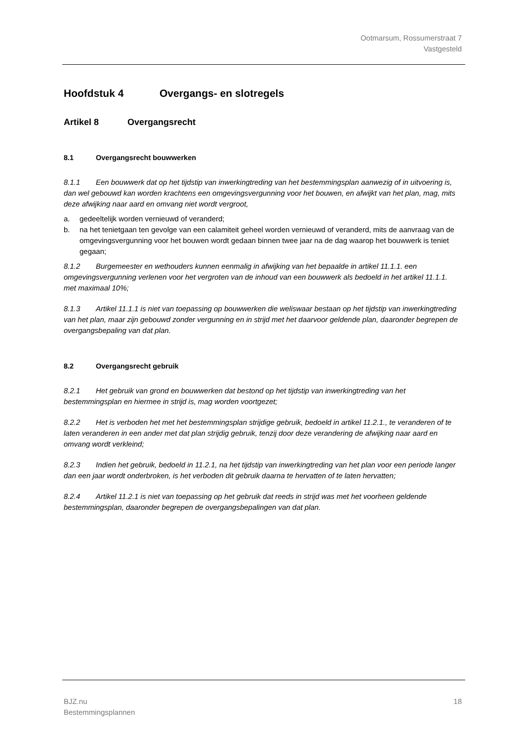Ootmarsum, Rossumerstraat 7
Vastgesteld
Hoofdstuk 4 Overgangs- en slotregels
Artikel 8 Overgangsrecht
8.1 Overgangsrecht bouwwerken
8.1.1 Een bouwwerk dat op het tijdstip van inwerkingtreding van het bestemmingsplan aanwezig of in uitvoering is, dan wel gebouwd kan worden krachtens een omgevingsvergunning voor het bouwen, en afwijkt van het plan, mag, mits deze afwijking naar aard en omvang niet wordt vergroot,
a. gedeeltelijk worden vernieuwd of veranderd;
b. na het tenietgaan ten gevolge van een calamiteit geheel worden vernieuwd of veranderd, mits de aanvraag van de omgevingsvergunning voor het bouwen wordt gedaan binnen twee jaar na de dag waarop het bouwwerk is teniet gegaan;
8.1.2 Burgemeester en wethouders kunnen eenmalig in afwijking van het bepaalde in artikel 11.1.1. een omgevingsvergunning verlenen voor het vergroten van de inhoud van een bouwwerk als bedoeld in het artikel 11.1.1. met maximaal 10%;
8.1.3 Artikel 11.1.1 is niet van toepassing op bouwwerken die weliswaar bestaan op het tijdstip van inwerkingtreding van het plan, maar zijn gebouwd zonder vergunning en in strijd met het daarvoor geldende plan, daaronder begrepen de overgangsbepaling van dat plan.
8.2 Overgangsrecht gebruik
8.2.1 Het gebruik van grond en bouwwerken dat bestond op het tijdstip van inwerkingtreding van het bestemmingsplan en hiermee in strijd is, mag worden voortgezet;
8.2.2 Het is verboden het met het bestemmingsplan strijdige gebruik, bedoeld in artikel 11.2.1., te veranderen of te laten veranderen in een ander met dat plan strijdig gebruik, tenzij door deze verandering de afwijking naar aard en omvang wordt verkleind;
8.2.3 Indien het gebruik, bedoeld in 11.2.1, na het tijdstip van inwerkingtreding van het plan voor een periode langer dan een jaar wordt onderbroken, is het verboden dit gebruik daarna te hervatten of te laten hervatten;
8.2.4 Artikel 11.2.1 is niet van toepassing op het gebruik dat reeds in strijd was met het voorheen geldende bestemmingsplan, daaronder begrepen de overgangsbepalingen van dat plan.
BJZ.nu
Bestemmingsplannen
18